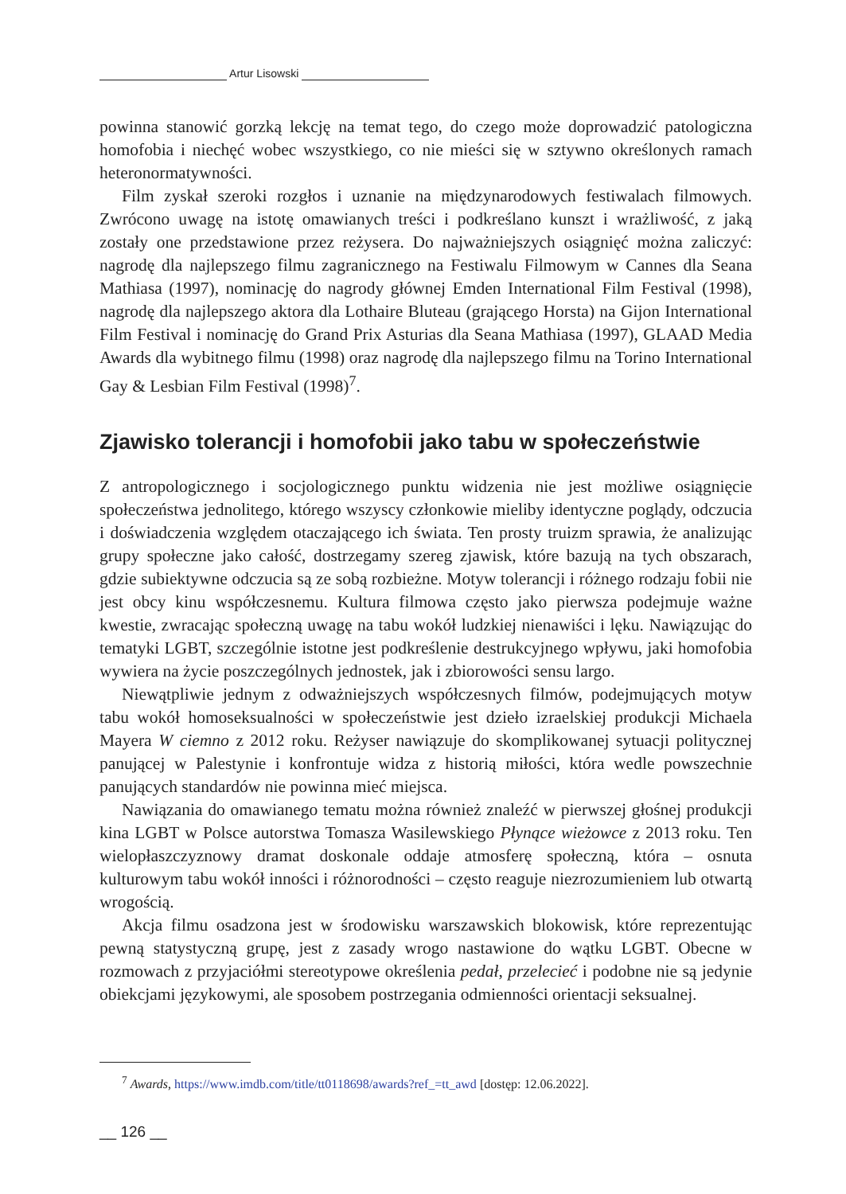Artur Lisowski
powinna stanowić gorzką lekcję na temat tego, do czego może doprowadzić patologiczna homofobia i niechęć wobec wszystkiego, co nie mieści się w sztywno określonych ramach heteronormatywności.
Film zyskał szeroki rozgłos i uznanie na międzynarodowych festiwalach filmowych. Zwrócono uwagę na istotę omawianych treści i podkreślano kunszt i wrażliwość, z jaką zostały one przedstawione przez reżysera. Do najważniejszych osiągnięć można zaliczyć: nagrodę dla najlepszego filmu zagranicznego na Festiwalu Filmowym w Cannes dla Seana Mathiasa (1997), nominację do nagrody głównej Emden International Film Festival (1998), nagrodę dla najlepszego aktora dla Lothaire Bluteau (grającego Horsta) na Gijon International Film Festival i nominację do Grand Prix Asturias dla Seana Mathiasa (1997), GLAAD Media Awards dla wybitnego filmu (1998) oraz nagrodę dla najlepszego filmu na Torino International Gay & Lesbian Film Festival (1998)<sup>7</sup>.
Zjawisko tolerancji i homofobii jako tabu w społeczeństwie
Z antropologicznego i socjologicznego punktu widzenia nie jest możliwe osiągnięcie społeczeństwa jednolitego, którego wszyscy członkowie mieliby identyczne poglądy, odczucia i doświadczenia względem otaczającego ich świata. Ten prosty truizm sprawia, że analizując grupy społeczne jako całość, dostrzegamy szereg zjawisk, które bazują na tych obszarach, gdzie subiektywne odczucia są ze sobą rozbieżne. Motyw tolerancji i różnego rodzaju fobii nie jest obcy kinu współczesnemu. Kultura filmowa często jako pierwsza podejmuje ważne kwestie, zwracając społeczną uwagę na tabu wokół ludzkiej nienawiści i lęku. Nawiązując do tematyki LGBT, szczególnie istotne jest podkreślenie destrukcyjnego wpływu, jaki homofobia wywiera na życie poszczególnych jednostek, jak i zbiorowości sensu largo.
Niewątpliwie jednym z odważniejszych współczesnych filmów, podejmujących motyw tabu wokół homoseksualności w społeczeństwie jest dzieło izraelskiej produkcji Michaela Mayera W ciemno z 2012 roku. Reżyser nawiązuje do skomplikowanej sytuacji politycznej panującej w Palestynie i konfrontuje widza z historią miłości, która wedle powszechnie panujących standardów nie powinna mieć miejsca.
Nawiązania do omawianego tematu można również znaleźć w pierwszej głośnej produkcji kina LGBT w Polsce autorstwa Tomasza Wasilewskiego Płynące wieżowce z 2013 roku. Ten wielopłaszczyznowy dramat doskonale oddaje atmosferę społeczną, która – osnuta kulturowym tabu wokół inności i różnorodności – często reaguje niezrozumieniem lub otwartą wrogością.
Akcja filmu osadzona jest w środowisku warszawskich blokowisk, które reprezentując pewną statystyczną grupę, jest z zasady wrogo nastawione do wątku LGBT. Obecne w rozmowach z przyjaciółmi stereotypowe określenia pedał, przelecieć i podobne nie są jedynie obiekcjami językowymi, ale sposobem postrzegania odmienności orientacji seksualnej.
<sup>7</sup> Awards, https://www.imdb.com/title/tt0118698/awards?ref_=tt_awd [dostęp: 12.06.2022].
__ 126 __